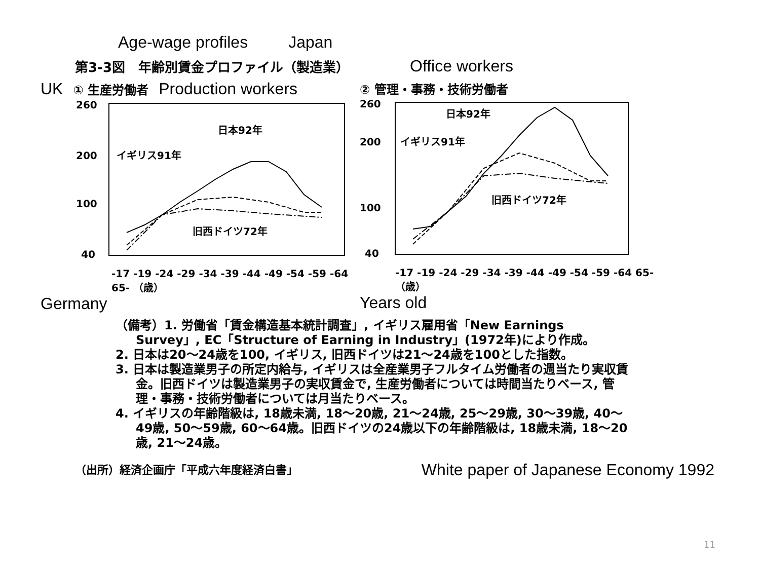Age-wage profiles Japan
第3-3図　年齢別賃金プロファイル（製造業） Office workers
UK ① 生産労働者 Production workers
260
200
100
40
日本92年
イギリス91年
旧西ドイツ72年
-17 -19 -24 -29 -34 -39 -44 -49 -54 -59 -64 65- （歳）
Germany
② 管理・事務・技術労働者
260
200
100
40
日本92年
イギリス91年
旧西ドイツ72年
-17 -19 -24 -29 -34 -39 -44 -49 -54 -59 -64 65- （歳）
Years old
（備考）1. 労働省「賃金構造基本統計調査」, イギリス雇用省「New Earnings Survey」, EC「Structure of Earning in Industry」(1972年)により作成。
2. 日本は20～24歳を100, イギリス, 旧西ドイツは21～24歳を100とした指数。
3. 日本は製造業男子の所定内給与, イギリスは全産業男子フルタイム労働者の週当たり実収賃金。旧西ドイツは製造業男子の実収賃金で, 生産労働者については時間当たりベース, 管理・事務・技術労働者については月当たりベース。
4. イギリスの年齢階級は, 18歳未満, 18～20歳, 21～24歳, 25～29歳, 30～39歳, 40～49歳, 50～59歳, 60～64歳。旧西ドイツの24歳以下の年齢階級は, 18歳未満, 18～20歳, 21～24歳。
（出所）経済企画庁「平成六年度経済白書」 White paper of Japanese Economy 1992
11